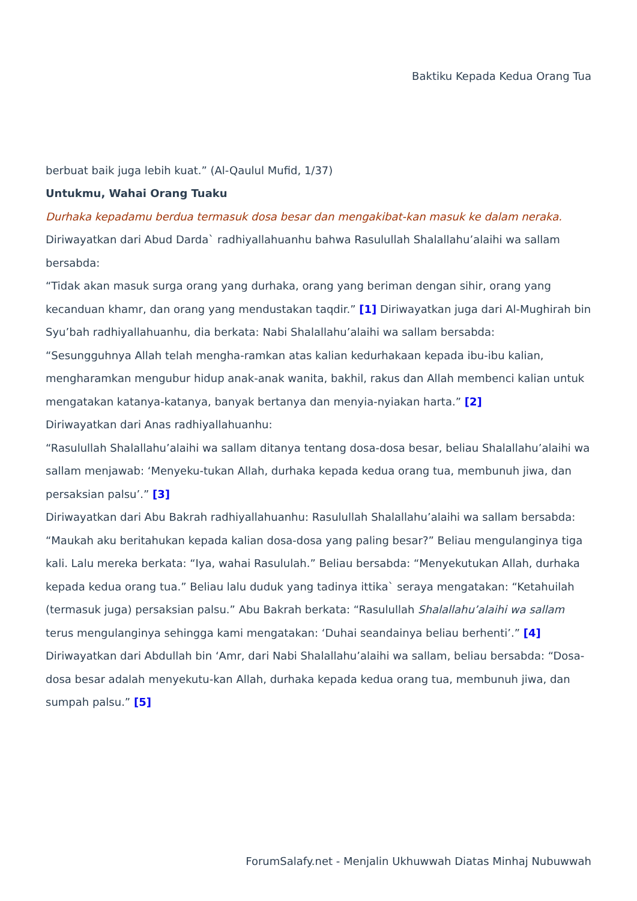Baktiku Kepada Kedua Orang Tua
berbuat baik juga lebih kuat.” (Al-Qaulul Mufid, 1/37)
Untukmu, Wahai Orang Tuaku
Durhaka kepadamu berdua termasuk dosa besar dan mengakibat-kan masuk ke dalam neraka.
Diriwayatkan dari Abud Darda` radhiyallahuanhu bahwa Rasulullah Shalallahu’alaihi wa sallam bersabda:
“Tidak akan masuk surga orang yang durhaka, orang yang beriman dengan sihir, orang yang kecanduan khamr, dan orang yang mendustakan taqdir.” [1] Diriwayatkan juga dari Al-Mughirah bin Syu’bah radhiyallahuanhu, dia berkata: Nabi Shalallahu’alaihi wa sallam bersabda:
“Sesungguhnya Allah telah mengha-ramkan atas kalian kedurhakaan kepada ibu-ibu kalian, mengharamkan mengubur hidup anak-anak wanita, bakhil, rakus dan Allah membenci kalian untuk mengatakan katanya-katanya, banyak bertanya dan menyia-nyiakan harta.” [2]
Diriwayatkan dari Anas radhiyallahuanhu:
“Rasulullah Shalallahu’alaihi wa sallam ditanya tentang dosa-dosa besar, beliau Shalallahu’alaihi wa sallam menjawab: ‘Menyeku-tukan Allah, durhaka kepada kedua orang tua, membunuh jiwa, dan persaksian palsu’.” [3]
Diriwayatkan dari Abu Bakrah radhiyallahuanhu: Rasulullah Shalallahu’alaihi wa sallam bersabda:
“Maukah aku beritahukan kepada kalian dosa-dosa yang paling besar?” Beliau mengulanginya tiga kali. Lalu mereka berkata: “Iya, wahai Rasululah.” Beliau bersabda: “Menyekutukan Allah, durhaka kepada kedua orang tua.” Beliau lalu duduk yang tadinya ittika` seraya mengatakan: “Ketahuilah (termasuk juga) persaksian palsu.” Abu Bakrah berkata: “Rasulullah Shalallahu’alaihi wa sallam terus mengulanginya sehingga kami mengatakan: ‘Duhai seandainya beliau berhenti’.” [4]
Diriwayatkan dari Abdullah bin ‘Amr, dari Nabi Shalallahu’alaihi wa sallam, beliau bersabda: “Dosa-dosa besar adalah menyekutu-kan Allah, durhaka kepada kedua orang tua, membunuh jiwa, dan sumpah palsu.” [5]
ForumSalafy.net - Menjalin Ukhuwwah Diatas Minhaj Nubuwwah